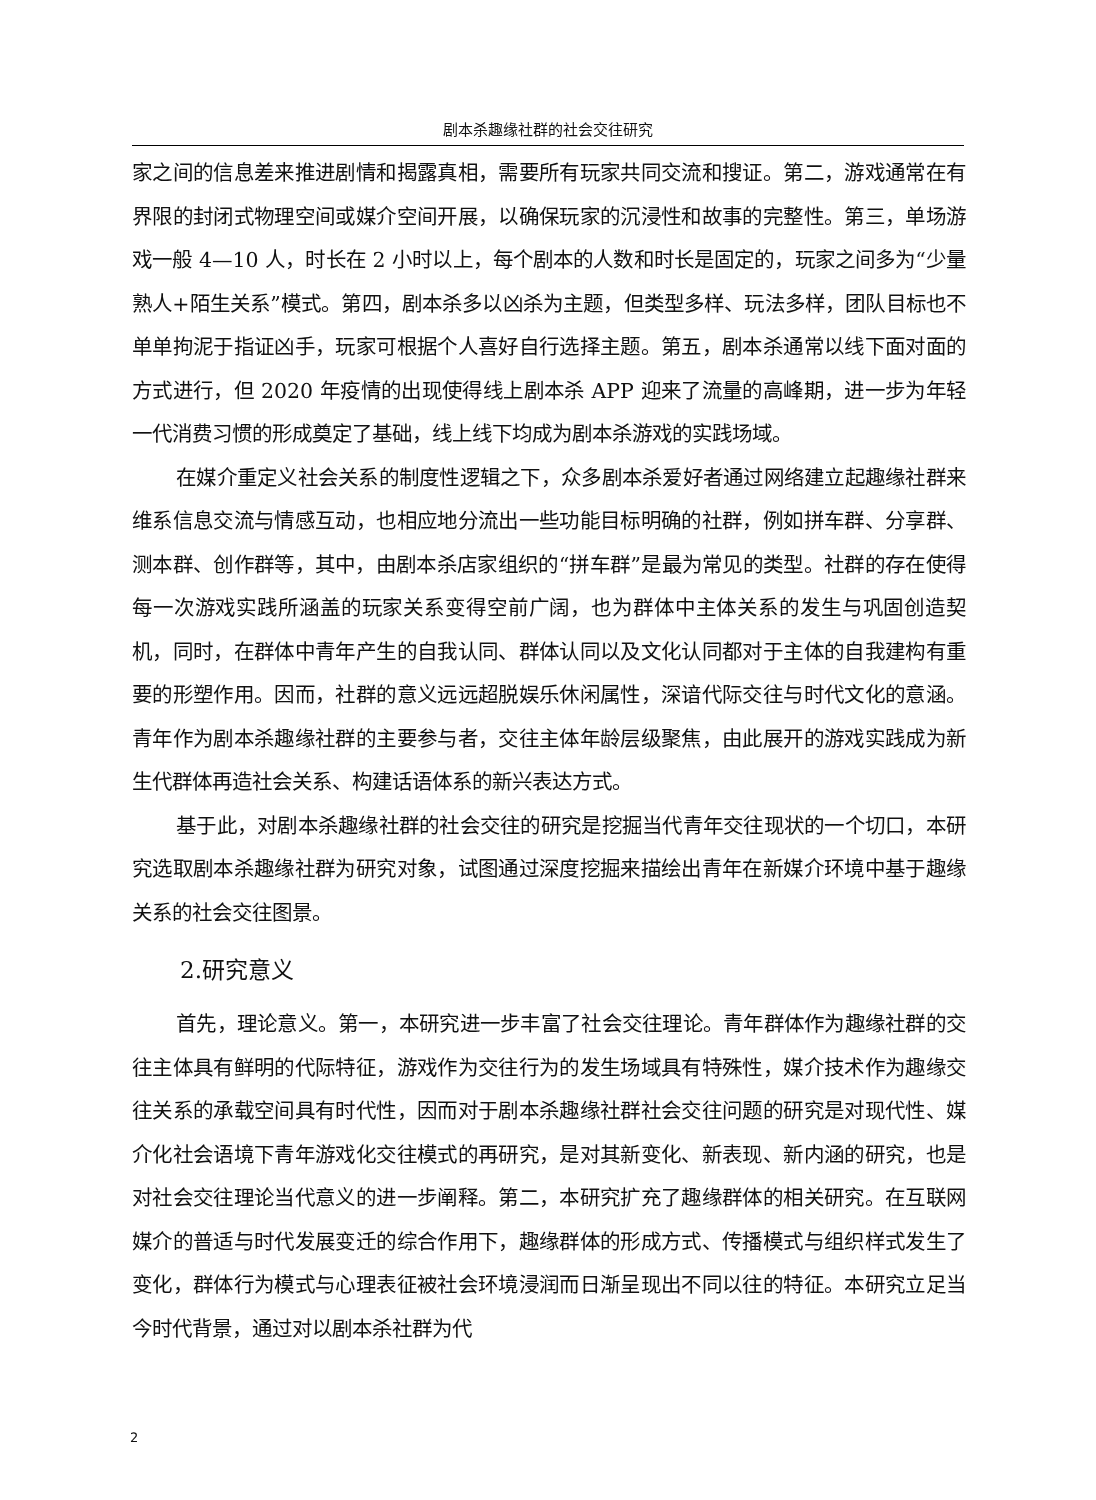剧本杀趣缘社群的社会交往研究
家之间的信息差来推进剧情和揭露真相，需要所有玩家共同交流和搜证。第二，游戏通常在有界限的封闭式物理空间或媒介空间开展，以确保玩家的沉浸性和故事的完整性。第三，单场游戏一般 4—10 人，时长在 2 小时以上，每个剧本的人数和时长是固定的，玩家之间多为“少量熟人+陌生关系”模式。第四，剧本杀多以凶杀为主题，但类型多样、玩法多样，团队目标也不单单拘泥于指证凶手，玩家可根据个人喜好自行选择主题。第五，剧本杀通常以线下面对面的方式进行，但 2020 年疫情的出现使得线上剧本杀 APP 迎来了流量的高峰期，进一步为年轻一代消费习惯的形成奠定了基础，线上线下均成为剧本杀游戏的实践场域。
在媒介重定义社会关系的制度性逻辑之下，众多剧本杀爱好者通过网络建立起趣缘社群来维系信息交流与情感互动，也相应地分流出一些功能目标明确的社群，例如拼车群、分享群、测本群、创作群等，其中，由剧本杀店家组织的“拼车群”是最为常见的类型。社群的存在使得每一次游戏实践所涵盖的玩家关系变得空前广阔，也为群体中主体关系的发生与巩固创造契机，同时，在群体中青年产生的自我认同、群体认同以及文化认同都对于主体的自我建构有重要的形塑作用。因而，社群的意义远远超脱娱乐休闲属性，深谙代际交往与时代文化的意涵。青年作为剧本杀趣缘社群的主要参与者，交往主体年龄层级聚焦，由此展开的游戏实践成为新生代群体再造社会关系、构建话语体系的新兴表达方式。
基于此，对剧本杀趣缘社群的社会交往的研究是挖掘当代青年交往现状的一个切口，本研究选取剧本杀趣缘社群为研究对象，试图通过深度挖掘来描绘出青年在新媒介环境中基于趣缘关系的社会交往图景。
2.研究意义
首先，理论意义。第一，本研究进一步丰富了社会交往理论。青年群体作为趣缘社群的交往主体具有鲜明的代际特征，游戏作为交往行为的发生场域具有特殊性，媒介技术作为趣缘交往关系的承载空间具有时代性，因而对于剧本杀趣缘社群社会交往问题的研究是对现代性、媒介化社会语境下青年游戏化交往模式的再研究，是对其新变化、新表现、新内涵的研究，也是对社会交往理论当代意义的进一步阐释。第二，本研究扩充了趣缘群体的相关研究。在互联网媒介的普适与时代发展变迁的综合作用下，趣缘群体的形成方式、传播模式与组织样式发生了变化，群体行为模式与心理表征被社会环境浸润而日渐呈现出不同以往的特征。本研究立足当今时代背景，通过对以剧本杀社群为代
2